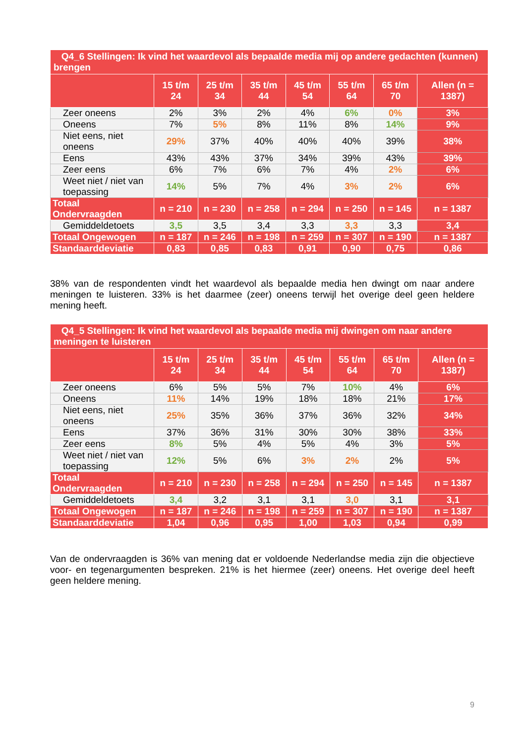| Q4_6 Stellingen: Ik vind het waardevol als bepaalde media mij op andere gedachten (kunnen) brengen | | | | | | | |
| | 15 t/m 24 | 25 t/m 34 | 35 t/m 44 | 45 t/m 54 | 55 t/m 64 | 65 t/m 70 | Allen (n = 1387) |
| Zeer oneens | 2% | 3% | 2% | 4% | 6% | 0% | 3% |
| Oneens | 7% | 5% | 8% | 11% | 8% | 14% | 9% |
| Niet eens, niet oneens | 29% | 37% | 40% | 40% | 40% | 39% | 38% |
| Eens | 43% | 43% | 37% | 34% | 39% | 43% | 39% |
| Zeer eens | 6% | 7% | 6% | 7% | 4% | 2% | 6% |
| Weet niet / niet van toepassing | 14% | 5% | 7% | 4% | 3% | 2% | 6% |
| Totaal Ondervraagden | n = 210 | n = 230 | n = 258 | n = 294 | n = 250 | n = 145 | n = 1387 |
| Gemiddeldetoets | 3,5 | 3,5 | 3,4 | 3,3 | 3,3 | 3,3 | 3,4 |
| Totaal Ongewogen | n = 187 | n = 246 | n = 198 | n = 259 | n = 307 | n = 190 | n = 1387 |
| Standaarddeviatie | 0,83 | 0,85 | 0,83 | 0,91 | 0,90 | 0,75 | 0,86 |
38% van de respondenten vindt het waardevol als bepaalde media hen dwingt om naar andere meningen te luisteren. 33% is het daarmee (zeer) oneens terwijl het overige deel geen heldere mening heeft.
| Q4_5 Stellingen: Ik vind het waardevol als bepaalde media mij dwingen om naar andere meningen te luisteren | | | | | | | |
| | 15 t/m 24 | 25 t/m 34 | 35 t/m 44 | 45 t/m 54 | 55 t/m 64 | 65 t/m 70 | Allen (n = 1387) |
| Zeer oneens | 6% | 5% | 5% | 7% | 10% | 4% | 6% |
| Oneens | 11% | 14% | 19% | 18% | 18% | 21% | 17% |
| Niet eens, niet oneens | 25% | 35% | 36% | 37% | 36% | 32% | 34% |
| Eens | 37% | 36% | 31% | 30% | 30% | 38% | 33% |
| Zeer eens | 8% | 5% | 4% | 5% | 4% | 3% | 5% |
| Weet niet / niet van toepassing | 12% | 5% | 6% | 3% | 2% | 2% | 5% |
| Totaal Ondervraagden | n = 210 | n = 230 | n = 258 | n = 294 | n = 250 | n = 145 | n = 1387 |
| Gemiddeldetoets | 3,4 | 3,2 | 3,1 | 3,1 | 3,0 | 3,1 | 3,1 |
| Totaal Ongewogen | n = 187 | n = 246 | n = 198 | n = 259 | n = 307 | n = 190 | n = 1387 |
| Standaarddeviatie | 1,04 | 0,96 | 0,95 | 1,00 | 1,03 | 0,94 | 0,99 |
Van de ondervraagden is 36% van mening dat er voldoende Nederlandse media zijn die objectieve voor- en tegenargumenten bespreken. 21% is het hiermee (zeer) oneens. Het overige deel heeft geen heldere mening.
9